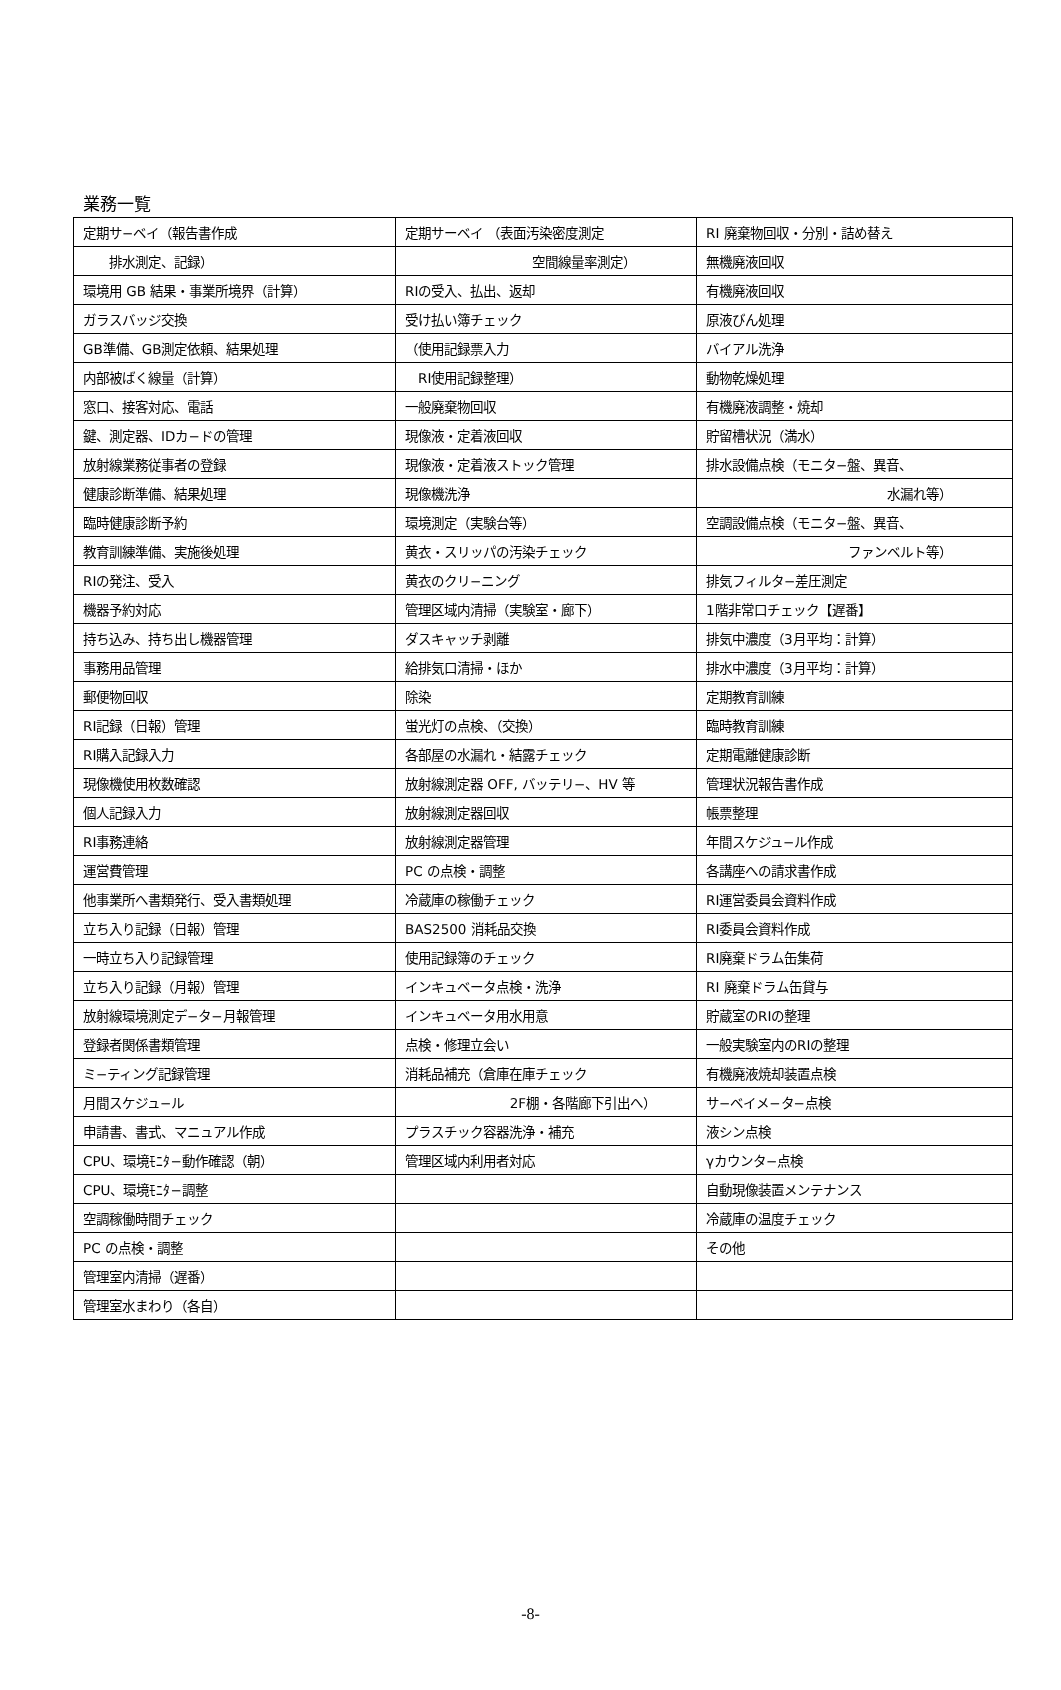業務一覧
| 定期サ−ベイ（報告書作成 | 定期サーベイ （表面汚染密度測定 | RI 廃棄物回収・分別・詰め替え |
| 排水測定、記録） | 空間線量率測定） | 無機廃液回収 |
| 環境用 GB 結果・事業所境界（計算） | RIの受入、払出、返却 | 有機廃液回収 |
| ガラスバッジ交換 | 受け払い簿チェック | 原液びん処理 |
| GB準備、GB測定依頼、結果処理 | （使用記録票入力 | バイアル洗浄 |
| 内部被ばく線量（計算） | RI使用記録整理） | 動物乾燥処理 |
| 窓口、接客対応、電話 | 一般廃棄物回収 | 有機廃液調整・焼却 |
| 鍵、測定器、IDカ−ドの管理 | 現像液・定着液回収 | 貯留槽状況（満水） |
| 放射線業務従事者の登録 | 現像液・定着液ストック管理 | 排水設備点検（モニタ−盤、異音、 |
| 健康診断準備、結果処理 | 現像機洗浄 | 水漏れ等） |
| 臨時健康診断予約 | 環境測定（実験台等） | 空調設備点検（モニタ−盤、異音、 |
| 教育訓練準備、実施後処理 | 黄衣・スリッパの汚染チェック | ファンベルト等） |
| RIの発注、受入 | 黄衣のクリ−ニング | 排気フィルタ−差圧測定 |
| 機器予約対応 | 管理区域内清掃（実験室・廊下） | 1階非常口チェック【遅番】 |
| 持ち込み、持ち出し機器管理 | ダスキャッチ剥離 | 排気中濃度（3月平均：計算） |
| 事務用品管理 | 給排気口清掃・ほか | 排水中濃度（3月平均：計算） |
| 郵便物回収 | 除染 | 定期教育訓練 |
| RI記録（日報）管理 | 蛍光灯の点検、（交換） | 臨時教育訓練 |
| RI購入記録入力 | 各部屋の水漏れ・結露チェック | 定期電離健康診断 |
| 現像機使用枚数確認 | 放射線測定器 OFF, バッテリ−、HV 等 | 管理状況報告書作成 |
| 個人記録入力 | 放射線測定器回収 | 帳票整理 |
| RI事務連絡 | 放射線測定器管理 | 年間スケジュ−ル作成 |
| 運営費管理 | PC の点検・調整 | 各講座への請求書作成 |
| 他事業所へ書類発行、受入書類処理 | 冷蔵庫の稼働チェック | RI運営委員会資料作成 |
| 立ち入り記録（日報）管理 | BAS2500 消耗品交換 | RI委員会資料作成 |
| 一時立ち入り記録管理 | 使用記録簿のチェック | RI廃棄ドラム缶集荷 |
| 立ち入り記録（月報）管理 | インキュベータ点検・洗浄 | RI 廃棄ドラム缶貸与 |
| 放射線環境測定デ−タ−月報管理 | インキュベータ用水用意 | 貯蔵室のRIの整理 |
| 登録者関係書類管理 | 点検・修理立会い | 一般実験室内のRIの整理 |
| ミ−ティング記録管理 | 消耗品補充（倉庫在庫チェック | 有機廃液焼却装置点検 |
| 月間スケジュ−ル | 2F棚・各階廊下引出へ） | サ−ベイメ−タ−点検 |
| 申請書、書式、マニュアル作成 | プラスチック容器洗浄・補充 | 液シン点検 |
| CPU、環境ﾓﾆﾀ−動作確認（朝） | 管理区域内利用者対応 | γカウンタ−点検 |
| CPU、環境ﾓﾆﾀ−調整 | | 自動現像装置メンテナンス |
| 空調稼働時間チェック | | 冷蔵庫の温度チェック |
| PC の点検・調整 | | その他 |
| 管理室内清掃（遅番） | | |
| 管理室水まわり（各自） | | |
-8-